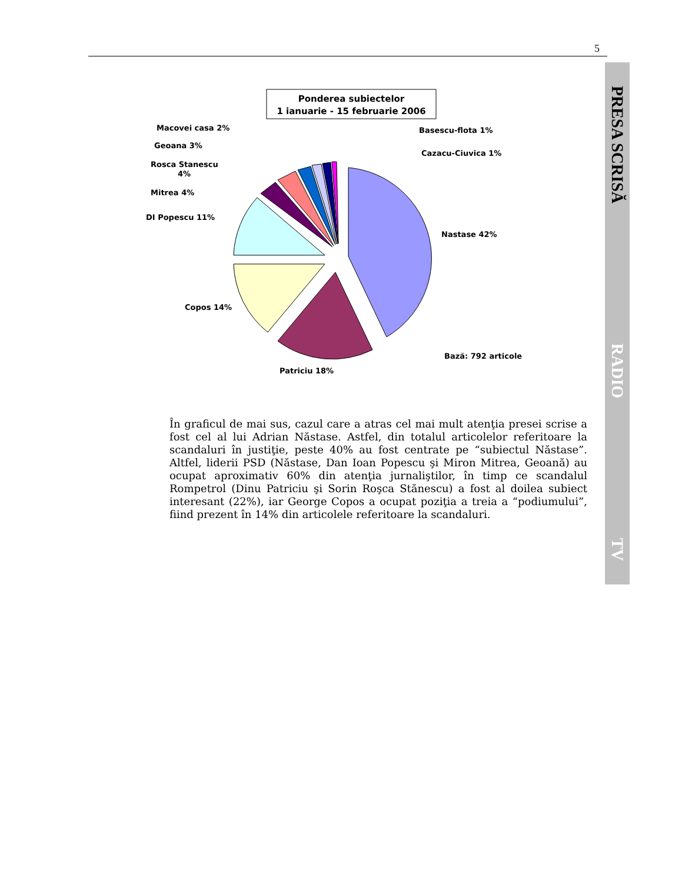5
PRESA SCRISĂ RADIO TV
Ponderea subiectelor
1 ianuarie - 15 februarie 2006
Nastase 42%
Patriciu 18%
Copos 14%
DI Popescu 11%
Mitrea 4%
Rosca Stanescu
4%
Geoana 3%
Macovei casa 2%
Basescu-flota 1%
Cazacu-Ciuvica 1%
Bază: 792 articole
În graficul de mai sus, cazul care a atras cel mai mult atenţia presei scrise a fost cel al lui Adrian Năstase. Astfel, din totalul articolelor referitoare la scandaluri în justiţie, peste 40% au fost centrate pe “subiectul Năstase”. Altfel, liderii PSD (Năstase, Dan Ioan Popescu şi Miron Mitrea, Geoană) au ocupat aproximativ 60% din atenţia jurnaliştilor, în timp ce scandalul Rompetrol (Dinu Patriciu şi Sorin Roşca Stănescu) a fost al doilea subiect interesant (22%), iar George Copos a ocupat poziţia a treia a “podiumului”, fiind prezent în 14% din articolele referitoare la scandaluri.